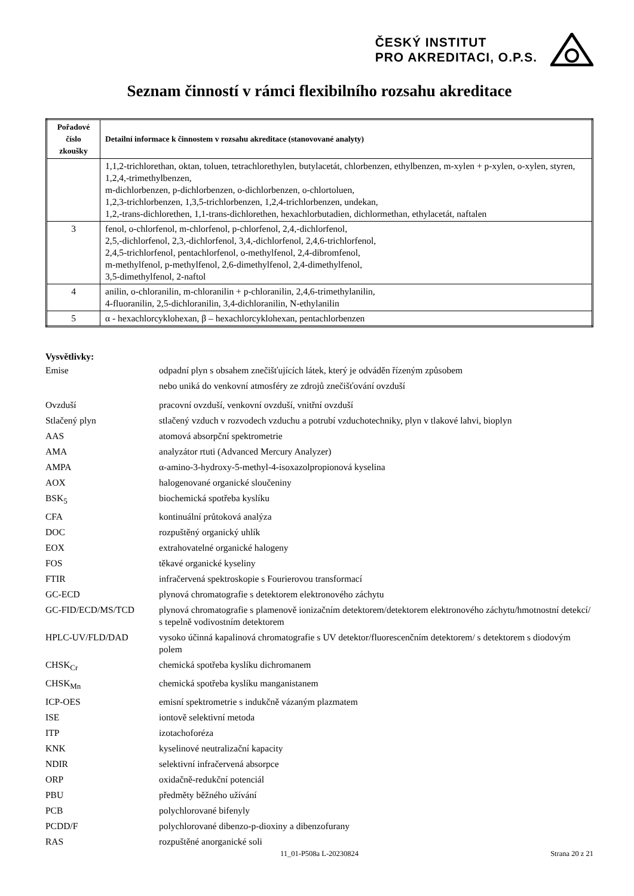ČESKÝ INSTITUT
PRO AKREDITACI, O.P.S.
Seznam činností v rámci flexibilního rozsahu akreditace
| Pořadové číslo zkoušky | Detailní informace k činnostem v rozsahu akreditace (stanovované analyty) |
| --- | --- |
| | 1,1,2-trichlorethan, oktan, toluen, tetrachlorethylen, butylacetát, chlorbenzen, ethylbenzen, m-xylen + p-xylen, o-xylen, styren, 1,2,4,-trimethylbenzen, m-dichlorbenzen, p-dichlorbenzen, o-dichlorbenzen, o-chlortoluen, 1,2,3-trichlorbenzen, 1,3,5-trichlorbenzen, 1,2,4-trichlorbenzen, undekan, 1,2,-trans-dichlorethen, 1,1-trans-dichlorethen, hexachlorbutadien, dichlormethan, ethylacetát, naftalen |
| 3 | fenol, o-chlorfenol, m-chlorfenol, p-chlorfenol, 2,4,-dichlorfenol, 2,5,-dichlorfenol, 2,3,-dichlorfenol, 3,4,-dichlorfenol, 2,4,6-trichlorfenol, 2,4,5-trichlorfenol, pentachlorfenol, o-methylfenol, 2,4-dibromfenol, m-methylfenol, p-methylfenol, 2,6-dimethylfenol, 2,4-dimethylfenol, 3,5-dimethylfenol, 2-naftol |
| 4 | anilin, o-chloranilin, m-chloranilin + p-chloranilin, 2,4,6-trimethylanilin, 4-fluoranilin, 2,5-dichloranilin, 3,4-dichloranilin, N-ethylanilin |
| 5 | α - hexachlorcyklohexan, β – hexachlorcyklohexan, pentachlorbenzen |
Vysvětlivky:
Emise odpadní plyn s obsahem znečišťujících látek, který je odváděn řízeným způsobem
nebo uniká do venkovní atmosféry ze zdrojů znečišťování ovzduší
Ovzduší pracovní ovzduší, venkovní ovzduší, vnitřní ovzduší
Stlačený plyn stlačený vzduch v rozvodech vzduchu a potrubí vzduchotechniky, plyn v tlakové lahvi, bioplyn
AAS atomová absorpční spektrometrie
AMA analyzátor rtuti (Advanced Mercury Analyzer)
AMPA α-amino-3-hydroxy-5-methyl-4-isoxazolpropionová kyselina
AOX halogenované organické sloučeniny
BSK<sub>5</sub> biochemická spotřeba kyslíku
CFA kontinuální průtoková analýza
DOC rozpuštěný organický uhlík
EOX extrahovatelné organické halogeny
FOS těkavé organické kyseliny
FTIR infračervená spektroskopie s Fourierovou transformací
GC-ECD plynová chromatografie s detektorem elektronového záchytu
GC-FID/ECD/MS/TCD plynová chromatografie s plamenově ionizačním detektorem/detektorem elektronového záchytu/hmotnostní detekcí/ s tepelně vodivostním detektorem
HPLC-UV/FLD/DAD vysoko účinná kapalinová chromatografie s UV detektor/fluorescenčním detektorem/ s detektorem s diodovým polem
CHSK<sub>Cr</sub> chemická spotřeba kyslíku dichromanem
CHSK<sub>Mn</sub> chemická spotřeba kyslíku manganistanem
ICP-OES emisní spektrometrie s indukčně vázaným plazmatem
ISE iontově selektivní metoda
ITP izotachoforéza
KNK kyselinové neutralizační kapacity
NDIR selektivní infračervená absorpce
ORP oxidačně-redukční potenciál
PBU předměty běžného užívání
PCB polychlorované bifenyly
PCDD/F polychlorované dibenzo-p-dioxiny a dibenzofurany
RAS rozpuštěné anorganické soli
11_01-P508a L-20230824 Strana 20 z 21